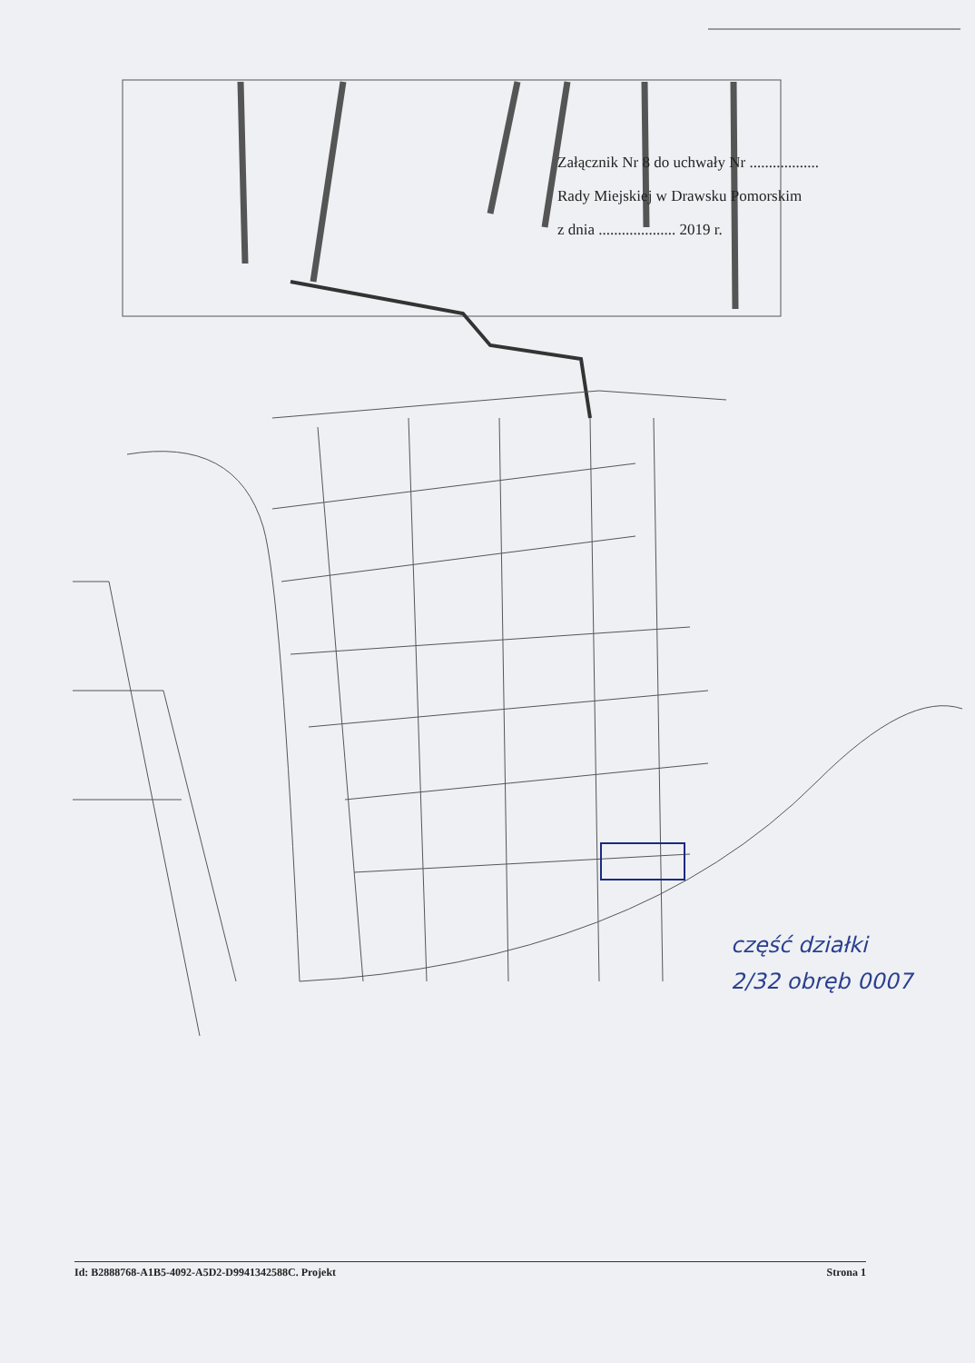Załącznik Nr 8 do uchwały Nr ..................
Rady Miejskiej w Drawsku Pomorskim
z dnia .................... 2019 r.
część działki
2/32 obręb 0007
Id: B2888768-A1B5-4092-A5D2-D9941342588C. Projekt Strona 1